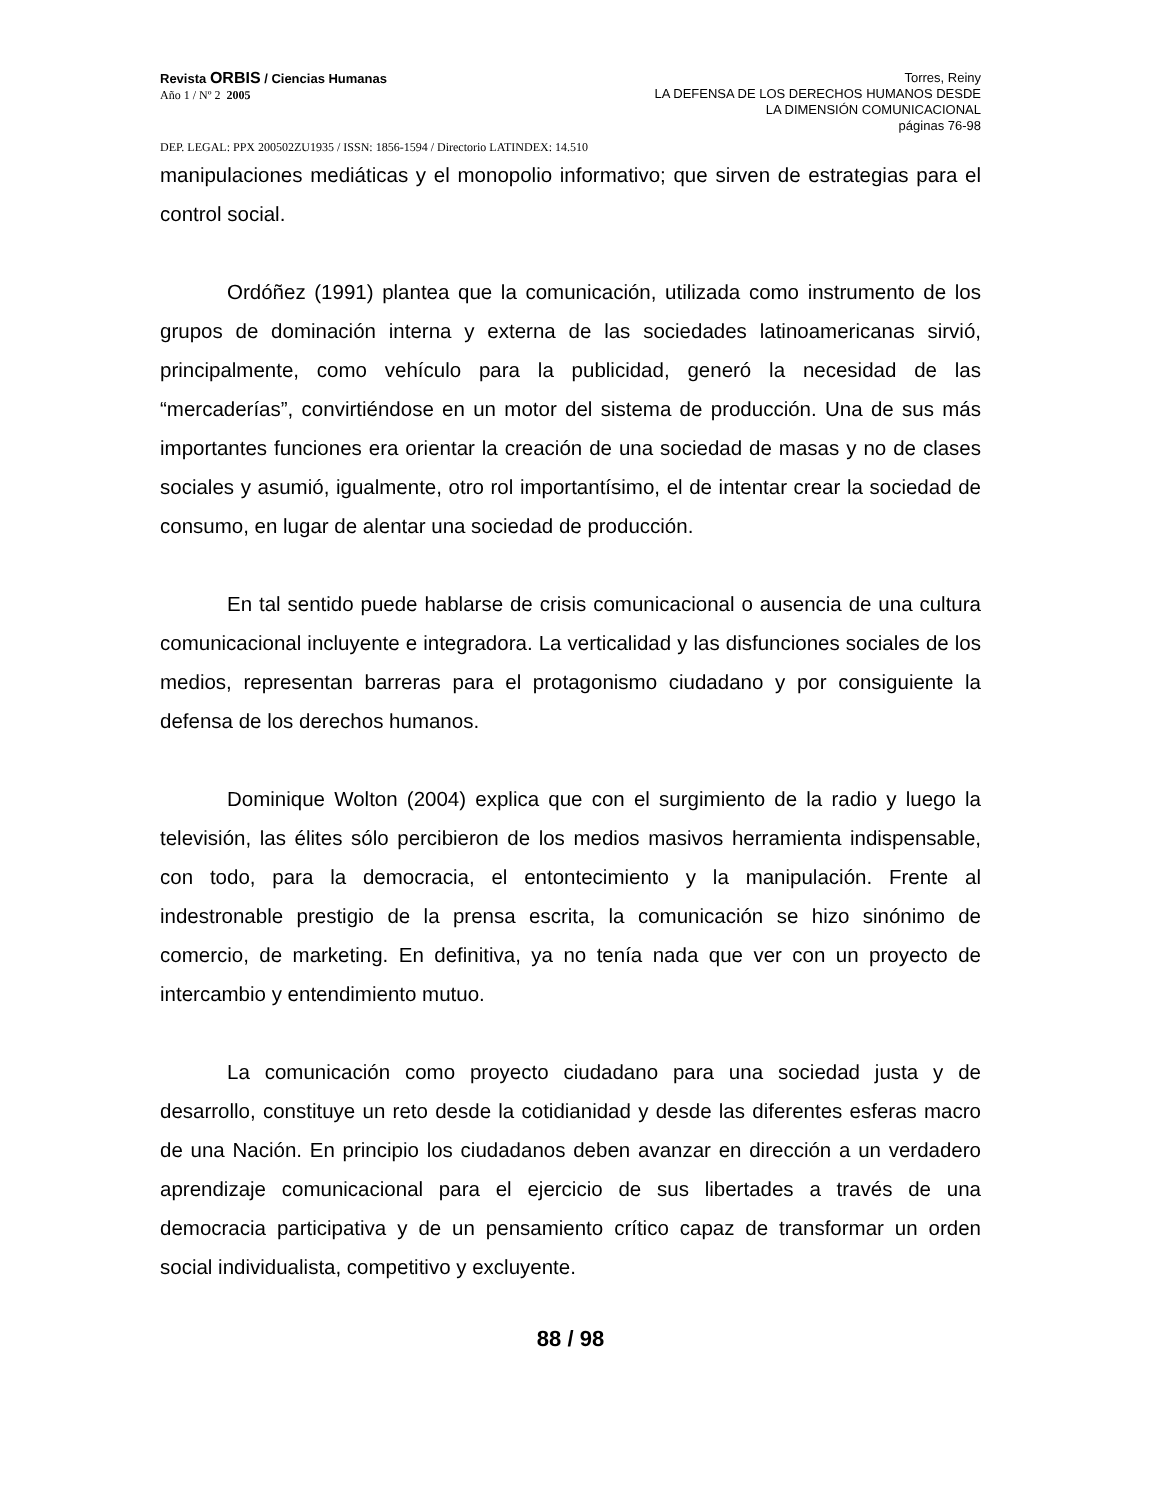Revista ORBIS / Ciencias Humanas
Año 1 / Nº 2 2005
Torres, Reiny
LA DEFENSA DE LOS DERECHOS HUMANOS DESDE
LA DIMENSIÓN COMUNICACIONAL
páginas 76-98
DEP. LEGAL: PPX 200502ZU1935 / ISSN: 1856-1594 / Directorio LATINDEX: 14.510
manipulaciones mediáticas y el monopolio informativo; que sirven de estrategias para el control social.
Ordóñez (1991) plantea que la comunicación, utilizada como instrumento de los grupos de dominación interna y externa de las sociedades latinoamericanas sirvió, principalmente, como vehículo para la publicidad, generó la necesidad de las “mercaderías”, convirtiéndose en un motor del sistema de producción. Una de sus más importantes funciones era orientar la creación de una sociedad de masas y no de clases sociales y asumió, igualmente, otro rol importantísimo, el de intentar crear la sociedad de consumo, en lugar de alentar una sociedad de producción.
En tal sentido puede hablarse de crisis comunicacional o ausencia de una cultura comunicacional incluyente e integradora. La verticalidad y las disfunciones sociales de los medios, representan barreras para el protagonismo ciudadano y por consiguiente la defensa de los derechos humanos.
Dominique Wolton (2004) explica que con el surgimiento de la radio y luego la televisión, las élites sólo percibieron de los medios masivos herramienta indispensable, con todo, para la democracia, el entontecimiento y la manipulación. Frente al indestronable prestigio de la prensa escrita, la comunicación se hizo sinónimo de comercio, de marketing. En definitiva, ya no tenía nada que ver con un proyecto de intercambio y entendimiento mutuo.
La comunicación como proyecto ciudadano para una sociedad justa y de desarrollo, constituye un reto desde la cotidianidad y desde las diferentes esferas macro de una Nación. En principio los ciudadanos deben avanzar en dirección a un verdadero aprendizaje comunicacional para el ejercicio de sus libertades a través de una democracia participativa y de un pensamiento crítico capaz de transformar un orden social individualista, competitivo y excluyente.
88 / 98